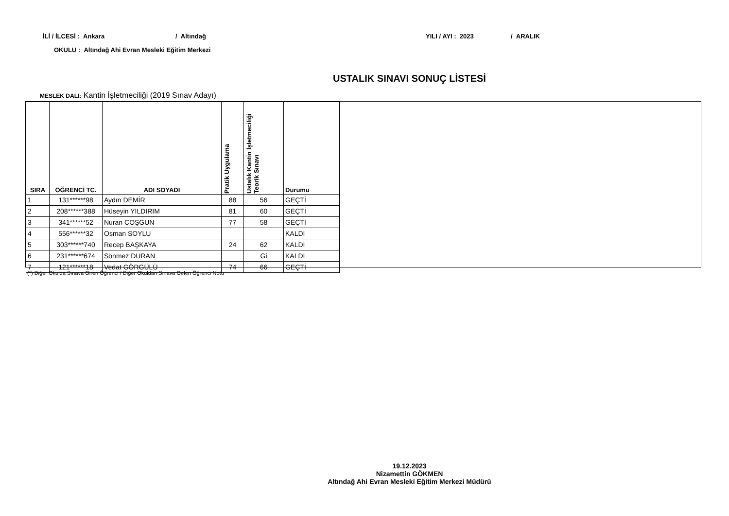İLİ / İLCESİ : Ankara / Altındağ YILI / AYI : 2023 / ARALIK
OKULU : Altındağ Ahi Evran Mesleki Eğitim Merkezi
USTALIK SINAVI SONUÇ LİSTESİ
MESLEK DALI: Kantin İşletmeciliği (2019 Sınav Adayı)
| SIRA | ÖĞRENCİ TC. | ADI SOYADI | Pratik Uygulama | Ustalık Kantin İşletmeciliği Teorik Sınavı | Durumu |
| --- | --- | --- | --- | --- | --- |
| 1 | 131******98 | Aydın DEMİR | 88 | 56 | GEÇTİ |
| 2 | 208******388 | Hüseyin YILDIRIM | 81 | 60 | GEÇTİ |
| 3 | 341******52 | Nuran COŞGUN | 77 | 58 | GEÇTİ |
| 4 | 556******32 | Osman SOYLU | | | KALDI |
| 5 | 303******740 | Recep BAŞKAYA | 24 | 62 | KALDI |
| 6 | 231******674 | Sönmez DURAN | | Gi | KALDI |
| 7 | 121******18 | Vedat GÖRGÜLÜ | 74 | 66 | GEÇTİ |
(*) Diğer Okulda Sınava Giren Öğrenci / Diğer Okuldan Sınava Gelen Öğrenci Notu
19.12.2023
Nizamettin GÖKMEN
Altındağ Ahi Evran Mesleki Eğitim Merkezi Müdürü